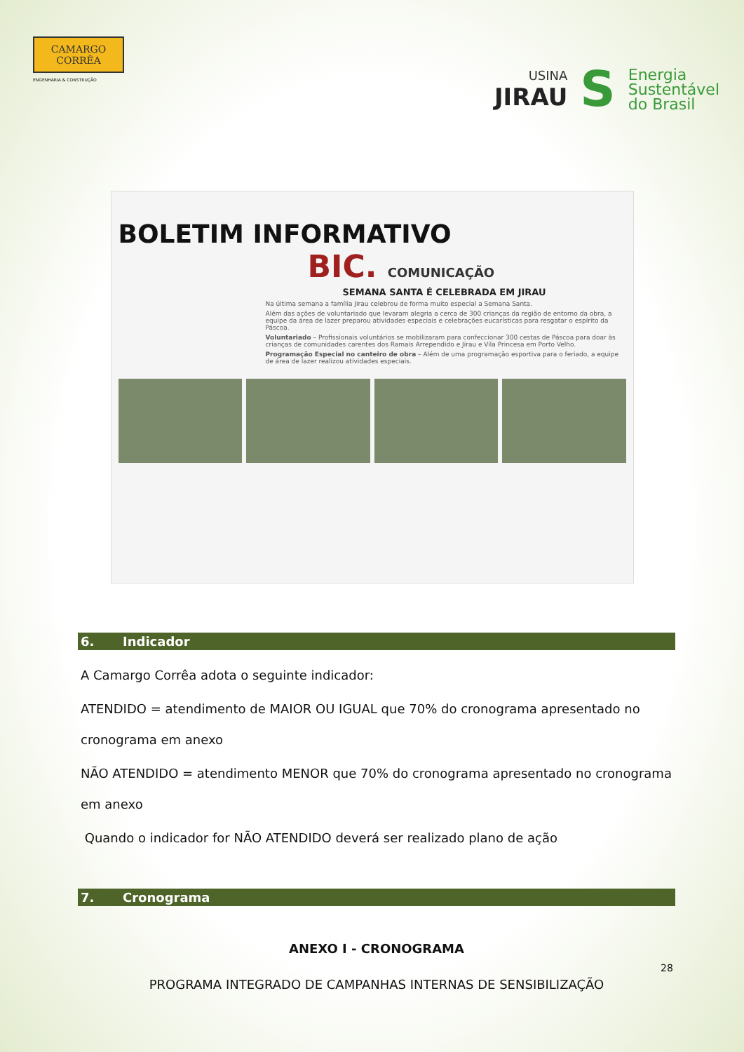CAMARGO
CORRÊA
ENGENHARIA & CONSTRUÇÃO
USINA
JIRAU
S
Energia
Sustentável
do Brasil
BOLETIM INFORMATIVO
BIC. COMUNICAÇÃO
SEMANA SANTA É CELEBRADA EM JIRAU
Na última semana a família Jirau celebrou de forma muito especial a Semana Santa.
Além das ações de voluntariado que levaram alegria a cerca de 300 crianças da região de entorno da obra, a equipe da área de lazer preparou atividades especiais e celebrações eucarísticas para resgatar o espírito da Páscoa.
Voluntariado – Profissionais voluntários se mobilizaram para confeccionar 300 cestas de Páscoa para doar às crianças de comunidades carentes dos Ramais Arrependido e Jirau e Vila Princesa em Porto Velho.
Programação Especial no canteiro de obra – Além de uma programação esportiva para o feriado, a equipe de área de lazer realizou atividades especiais.
6. Indicador
A Camargo Corrêa adota o seguinte indicador:
ATENDIDO = atendimento de MAIOR OU IGUAL que 70% do cronograma apresentado no cronograma em anexo
NÃO ATENDIDO = atendimento MENOR que 70% do cronograma apresentado no cronograma em anexo
Quando o indicador for NÃO ATENDIDO deverá ser realizado plano de ação
7. Cronograma
ANEXO I - CRONOGRAMA
PROGRAMA INTEGRADO DE CAMPANHAS INTERNAS DE SENSIBILIZAÇÃO
28